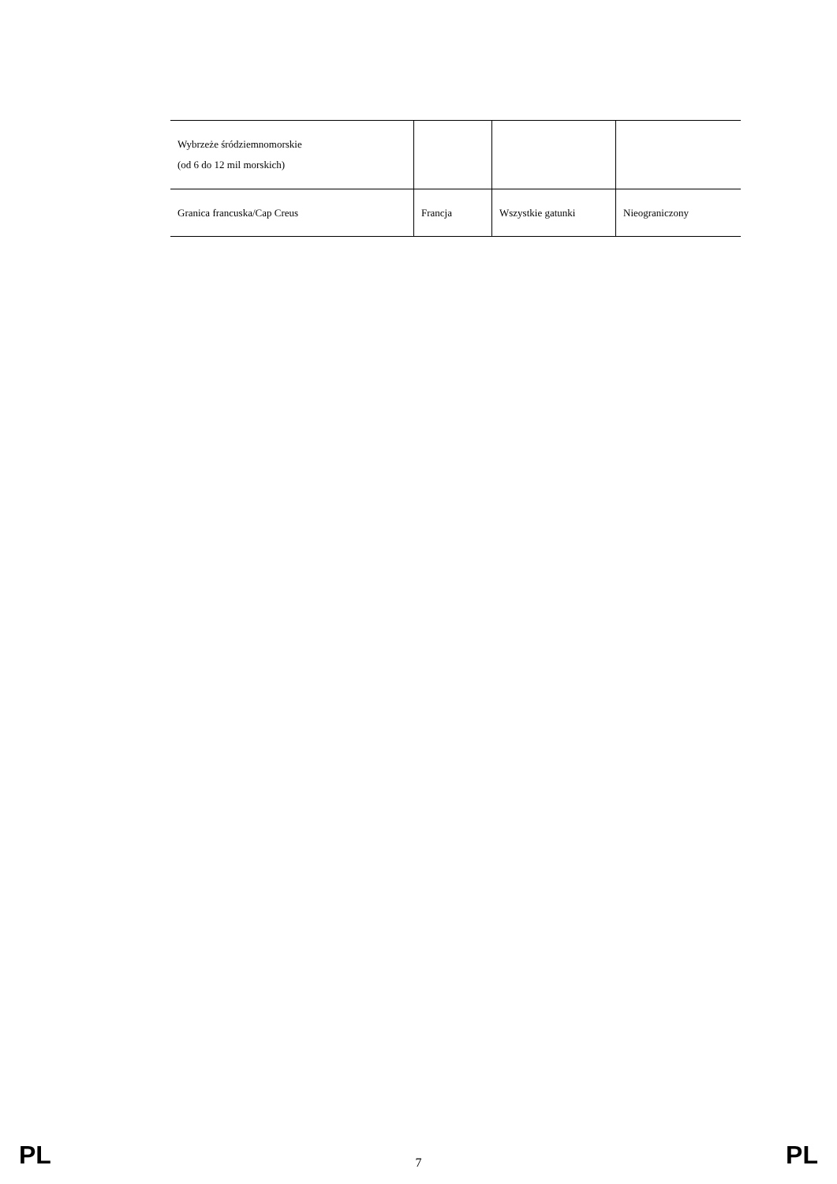| Wybrzeże śródziemnomorskie (od 6 do 12 mil morskich) | | | |
| Granica francuska/Cap Creus | Francja | Wszystkie gatunki | Nieograniczony |
PL 7 PL